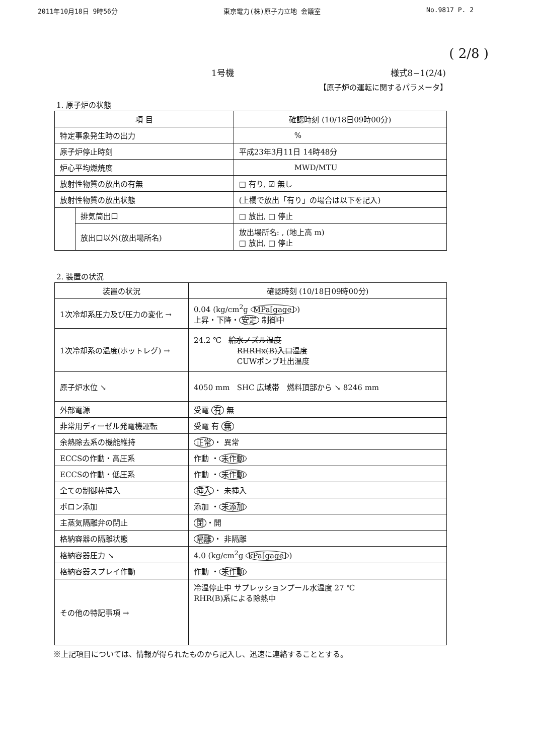2011年10月18日 9時56分 東京電力(株)原子力立地 会議室 No.9817 P. 2
( 2/8 )
1号機 様式8−1(2/4)
【原子炉の運転に関するパラメータ】
1. 原子炉の状態
| 項 目 | | 確認時刻 (10/18日09時00分) |
| --- | --- | --- |
| 特定事象発生時の出力 | | % |
| 原子炉停止時刻 | | 平成23年3月11日 14時48分 |
| 炉心平均燃焼度 | | MWD/MTU |
| 放射性物質の放出の有無 | | □ 有り, ☑ 無し |
| 放射性物質の放出状態 | | (上欄で放出「有り」の場合は以下を記入) |
| | 排気筒出口 | □ 放出, □ 停止 |
| | 放出口以外(放出場所名) | 放出場所名: , (地上高 m) □ 放出, □ 停止 |
2. 装置の状況
| 装置の状況 | 確認時刻 (10/18日09時00分) |
| --- | --- |
| 1次冷却系圧力及び圧力の変化 → | 0.04 (kg/cm<sup>2</sup>g MPa[gage] ) 上昇・下降・ 安定 制御中 |
| 1次冷却系の温度(ホットレグ) → | 24.2 ℃ 給水ノズル温度 RHRHx(B)入口温度 CUWポンプ吐出温度 |
| 原子炉水位 ↘ | 4050 mm SHC 広域帯 燃料頂部から ↘ 8246 mm |
| 外部電源 | 受電 有 無 |
| 非常用ディーゼル発電機運転 | 受電 有 無 |
| 余熱除去系の機能維持 | 正常 ・ 異常 |
| ECCSの作動・高圧系 | 作動 ・ 未作動 |
| ECCSの作動・低圧系 | 作動 ・ 未作動 |
| 全ての制御棒挿入 | 挿入 ・ 未挿入 |
| ボロン添加 | 添加 ・ 未添加 |
| 主蒸気隔離弁の閉止 | 閉 ・開 |
| 格納容器の隔離状態 | 隔離 ・ 非隔離 |
| 格納容器圧力 ↘ | 4.0 (kg/cm<sup>2</sup>g kPa[gage] ) |
| 格納容器スプレイ作動 | 作動 ・ 未作動 |
| その他の特記事項 → | 冷温停止中 サプレッションプール水温度 27 ℃ RHR(B)系による除熱中 |
※上記項目については、情報が得られたものから記入し、迅速に連絡することとする。